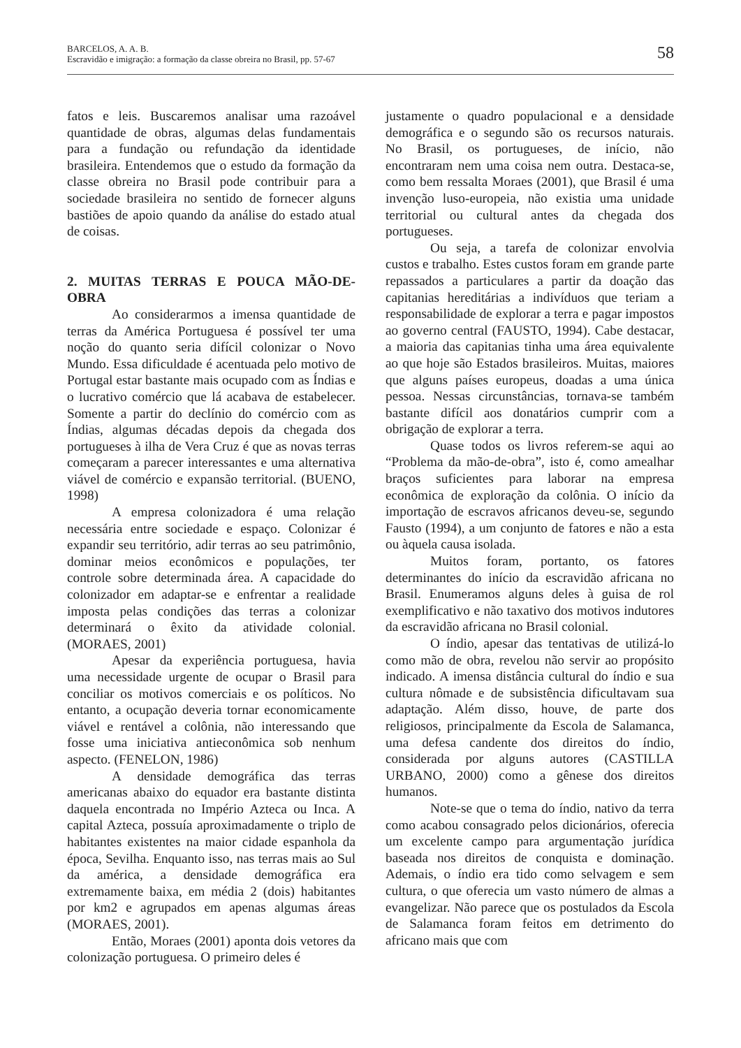BARCELOS, A. A. B.
Escravidão e imigração: a formação da classe obreira no Brasil, pp. 57-67
58
fatos e leis. Buscaremos analisar uma razoável quantidade de obras, algumas delas fundamentais para a fundação ou refundação da identidade brasileira. Entendemos que o estudo da formação da classe obreira no Brasil pode contribuir para a sociedade brasileira no sentido de fornecer alguns bastiões de apoio quando da análise do estado atual de coisas.
2. MUITAS TERRAS E POUCA MÃO-DE-OBRA
Ao considerarmos a imensa quantidade de terras da América Portuguesa é possível ter uma noção do quanto seria difícil colonizar o Novo Mundo. Essa dificuldade é acentuada pelo motivo de Portugal estar bastante mais ocupado com as Índias e o lucrativo comércio que lá acabava de estabelecer. Somente a partir do declínio do comércio com as Índias, algumas décadas depois da chegada dos portugueses à ilha de Vera Cruz é que as novas terras começaram a parecer interessantes e uma alternativa viável de comércio e expansão territorial. (BUENO, 1998)
A empresa colonizadora é uma relação necessária entre sociedade e espaço. Colonizar é expandir seu território, adir terras ao seu patrimônio, dominar meios econômicos e populações, ter controle sobre determinada área. A capacidade do colonizador em adaptar-se e enfrentar a realidade imposta pelas condições das terras a colonizar determinará o êxito da atividade colonial. (MORAES, 2001)
Apesar da experiência portuguesa, havia uma necessidade urgente de ocupar o Brasil para conciliar os motivos comerciais e os políticos. No entanto, a ocupação deveria tornar economicamente viável e rentável a colônia, não interessando que fosse uma iniciativa antieconômica sob nenhum aspecto. (FENELON, 1986)
A densidade demográfica das terras americanas abaixo do equador era bastante distinta daquela encontrada no Império Azteca ou Inca. A capital Azteca, possuía aproximadamente o triplo de habitantes existentes na maior cidade espanhola da época, Sevilha. Enquanto isso, nas terras mais ao Sul da américa, a densidade demográfica era extremamente baixa, em média 2 (dois) habitantes por km2 e agrupados em apenas algumas áreas (MORAES, 2001).
Então, Moraes (2001) aponta dois vetores da colonização portuguesa. O primeiro deles é
justamente o quadro populacional e a densidade demográfica e o segundo são os recursos naturais. No Brasil, os portugueses, de início, não encontraram nem uma coisa nem outra. Destaca-se, como bem ressalta Moraes (2001), que Brasil é uma invenção luso-europeia, não existia uma unidade territorial ou cultural antes da chegada dos portugueses.
Ou seja, a tarefa de colonizar envolvia custos e trabalho. Estes custos foram em grande parte repassados a particulares a partir da doação das capitanias hereditárias a indivíduos que teriam a responsabilidade de explorar a terra e pagar impostos ao governo central (FAUSTO, 1994). Cabe destacar, a maioria das capitanias tinha uma área equivalente ao que hoje são Estados brasileiros. Muitas, maiores que alguns países europeus, doadas a uma única pessoa. Nessas circunstâncias, tornava-se também bastante difícil aos donatários cumprir com a obrigação de explorar a terra.
Quase todos os livros referem-se aqui ao “Problema da mão-de-obra”, isto é, como amealhar braços suficientes para laborar na empresa econômica de exploração da colônia. O início da importação de escravos africanos deveu-se, segundo Fausto (1994), a um conjunto de fatores e não a esta ou àquela causa isolada.
Muitos foram, portanto, os fatores determinantes do início da escravidão africana no Brasil. Enumeramos alguns deles à guisa de rol exemplificativo e não taxativo dos motivos indutores da escravidão africana no Brasil colonial.
O índio, apesar das tentativas de utilizá-lo como mão de obra, revelou não servir ao propósito indicado. A imensa distância cultural do índio e sua cultura nômade e de subsistência dificultavam sua adaptação. Além disso, houve, de parte dos religiosos, principalmente da Escola de Salamanca, uma defesa candente dos direitos do índio, considerada por alguns autores (CASTILLA URBANO, 2000) como a gênese dos direitos humanos.
Note-se que o tema do índio, nativo da terra como acabou consagrado pelos dicionários, oferecia um excelente campo para argumentação jurídica baseada nos direitos de conquista e dominação. Ademais, o índio era tido como selvagem e sem cultura, o que oferecia um vasto número de almas a evangelizar. Não parece que os postulados da Escola de Salamanca foram feitos em detrimento do africano mais que com